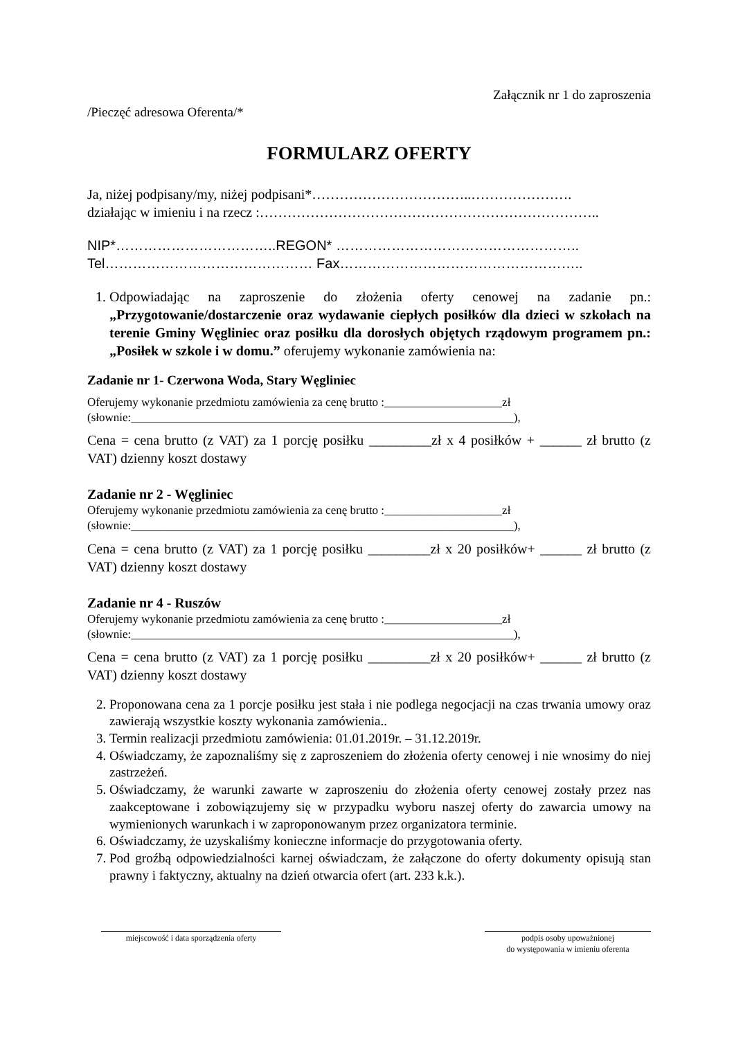Załącznik nr 1 do zaproszenia
/Pieczęć adresowa Oferenta/*
FORMULARZ OFERTY
Ja, niżej podpisany/my, niżej podpisani*……………………………..………………….
działając w imieniu i na rzecz :………………………………………………………………..
NIP*……………………………..REGON* ……………………………………………..
Tel……………………………………… Fax……………………………………………..
1. Odpowiadając na zaproszenie do złożenia oferty cenowej na zadanie pn.: „Przygotowanie/dostarczenie oraz wydawanie ciepłych posiłków dla dzieci w szkołach na terenie Gminy Węgliniec oraz posiłku dla dorosłych objętych rządowym programem pn.: „Posiłek w szkole i w domu.” oferujemy wykonanie zamówienia na:
Zadanie nr 1- Czerwona Woda, Stary Węgliniec
Oferujemy wykonanie przedmiotu zamówienia za cenę brutto :____________________zł
(słownie:_________________________________________________________________),
Cena = cena brutto (z VAT) za 1 porcję posiłku _________zł x 4 posiłków + ______ zł brutto (z VAT) dzienny koszt dostawy
Zadanie nr 2 - Węgliniec
Oferujemy wykonanie przedmiotu zamówienia za cenę brutto :____________________zł
(słownie:_________________________________________________________________),
Cena = cena brutto (z VAT) za 1 porcję posiłku _________zł x 20 posiłków+ ______ zł brutto (z VAT) dzienny koszt dostawy
Zadanie nr 4 - Ruszów
Oferujemy wykonanie przedmiotu zamówienia za cenę brutto :____________________zł
(słownie:_________________________________________________________________),
Cena = cena brutto (z VAT) za 1 porcję posiłku _________zł x 20 posiłków+ ______ zł brutto (z VAT) dzienny koszt dostawy
2. Proponowana cena za 1 porcje posiłku jest stała i nie podlega negocjacji na czas trwania umowy oraz zawierają wszystkie koszty wykonania zamówienia..
3. Termin realizacji przedmiotu zamówienia: 01.01.2019r. – 31.12.2019r.
4. Oświadczamy, że zapoznaliśmy się z zaproszeniem do złożenia oferty cenowej i nie wnosimy do niej zastrzeżeń.
5. Oświadczamy, że warunki zawarte w zaproszeniu do złożenia oferty cenowej zostały przez nas zaakceptowane i zobowiązujemy się w przypadku wyboru naszej oferty do zawarcia umowy na wymienionych warunkach i w zaproponowanym przez organizatora terminie.
6. Oświadczamy, że uzyskaliśmy konieczne informacje do przygotowania oferty.
7. Pod groźbą odpowiedzialności karnej oświadczam, że załączone do oferty dokumenty opisują stan prawny i faktyczny, aktualny na dzień otwarcia ofert (art. 233 k.k.).
miejscowość i data sporządzenia oferty
podpis osoby upoważnionej
do występowania w imieniu oferenta